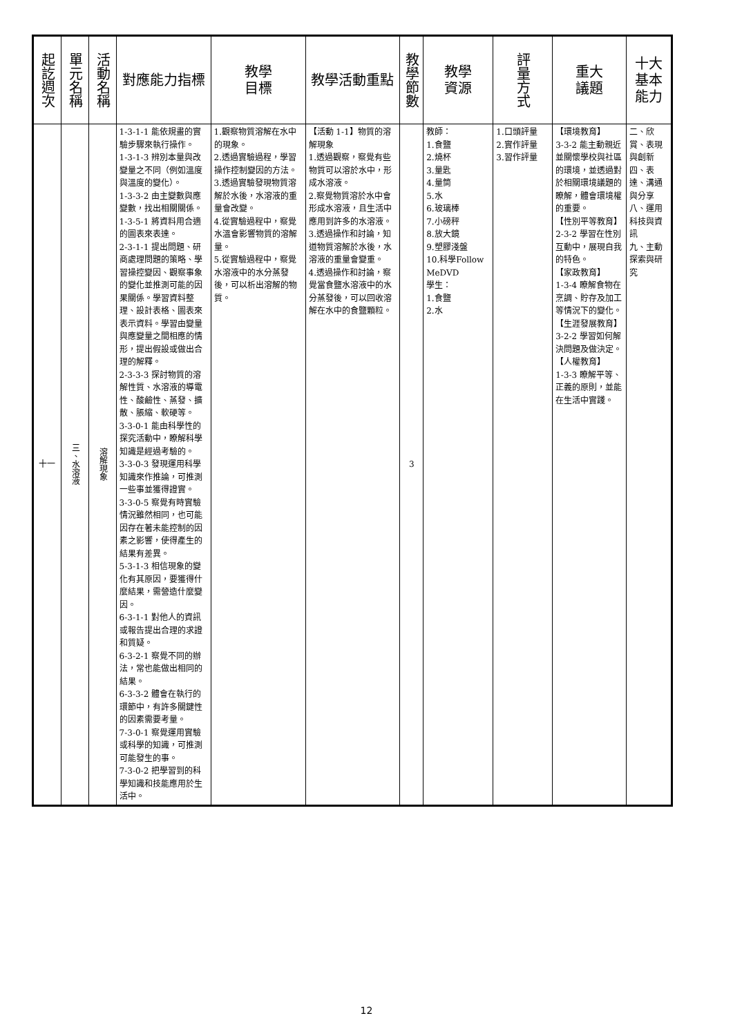| 起訖週次 | 單元名稱 | 活動名稱 | 對應能力指標 | 教學 目標 | 教學活動重點 | 教學節數 | 教學 資源 | 評量方式 | 重大 議題 | 十大基本能力 |
| --- | --- | --- | --- | --- | --- | --- | --- | --- | --- | --- |
| 十一 | 三、水溶液 | 溶解現象 | 1-3-1-1 能依規畫的實驗步驟來執行操作。 1-3-1-3 辨別本量與改變量之不同（例如溫度與溫度的變化）。 1-3-3-2 由主變數與應變數，找出相關關係。 1-3-5-1 將資料用合適的圖表來表達。 2-3-1-1 提出問題、研商處理問題的策略、學習操控變因、觀察事象的變化並推測可能的因果關係。學習資料整理、設計表格、圖表來表示資料。學習由變量與應變量之間相應的情形，提出假設或做出合理的解釋。 2-3-3-3 探討物質的溶解性質、水溶液的導電性、酸鹼性、蒸發、擴散、脹縮、軟硬等。 3-3-0-1 能由科學性的探究活動中，瞭解科學知識是經過考驗的。 3-3-0-3 發現運用科學知識來作推論，可推測一些事並獲得證實。 3-3-0-5 察覺有時實驗情況雖然相同，也可能因存在著未能控制的因素之影響，使得產生的結果有差異。 5-3-1-3 相信現象的變化有其原因，要獲得什麼結果，需營造什麼變因。 6-3-1-1 對他人的資訊或報告提出合理的求證和質疑。 6-3-2-1 察覺不同的辦法，常也能做出相同的結果。 6-3-3-2 體會在執行的環節中，有許多關鍵性的因素需要考量。 7-3-0-1 察覺運用實驗或科學的知識，可推測可能發生的事。 7-3-0-2 把學習到的科學知識和技能應用於生活中。 | 1.觀察物質溶解在水中的現象。 2.透過實驗過程，學習操作控制變因的方法。 3.透過實驗發現物質溶解於水後，水溶液的重量會改變。 4.從實驗過程中，察覺水溫會影響物質的溶解量。 5.從實驗過程中，察覺水溶液中的水分蒸發後，可以析出溶解的物質。 | 【活動 1-1】物質的溶解現象 1.透過觀察，察覺有些物質可以溶於水中，形成水溶液。 2.察覺物質溶於水中會形成水溶液，且生活中應用到許多的水溶液。 3.透過操作和討論，知道物質溶解於水後，水溶液的重量會變重。 4.透過操作和討論，察覺當食鹽水溶液中的水分蒸發後，可以回收溶解在水中的食鹽顆粒。 | 3 | 教師： 1.食鹽 2.燒杯 3.量匙 4.量筒 5.水 6.玻璃棒 7.小磅秤 8.放大鏡 9.塑膠淺盤 10.科學Follow MeDVD 學生： 1.食鹽 2.水 | 1.口頭評量 2.實作評量 3.習作評量 | 【環境教育】 3-3-2 能主動親近並關懷學校與社區的環境，並透過對於相關環境議題的瞭解，體會環境權的重要。 【性別平等教育】 2-3-2 學習在性別互動中，展現自我的特色。 【家政教育】 1-3-4 瞭解食物在烹調、貯存及加工等情況下的變化。 【生涯發展教育】 3-2-2 學習如何解決問題及做決定。 【人權教育】 1-3-3 瞭解平等、正義的原則，並能在生活中實踐。 | 二、欣賞、表現與創新 四、表達、溝通與分享 八、運用科技與資訊 九、主動探索與研究 |
12